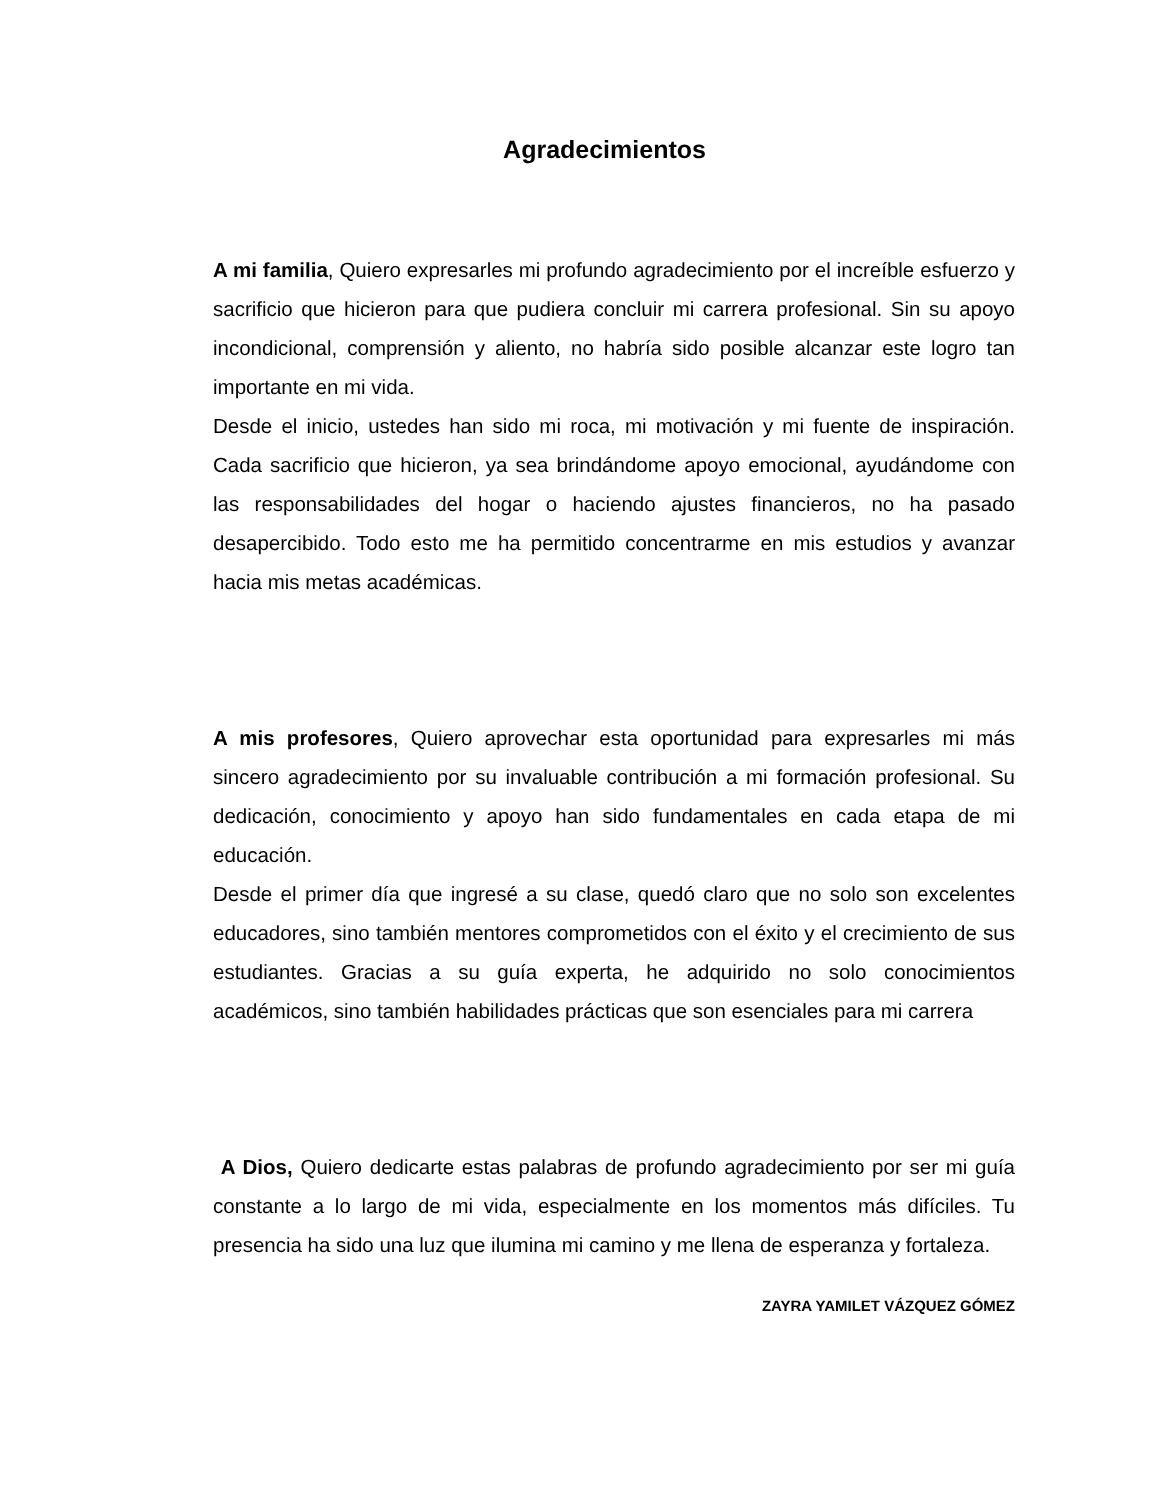Agradecimientos
A mi familia, Quiero expresarles mi profundo agradecimiento por el increíble esfuerzo y sacrificio que hicieron para que pudiera concluir mi carrera profesional. Sin su apoyo incondicional, comprensión y aliento, no habría sido posible alcanzar este logro tan importante en mi vida.
Desde el inicio, ustedes han sido mi roca, mi motivación y mi fuente de inspiración. Cada sacrificio que hicieron, ya sea brindándome apoyo emocional, ayudándome con las responsabilidades del hogar o haciendo ajustes financieros, no ha pasado desapercibido. Todo esto me ha permitido concentrarme en mis estudios y avanzar hacia mis metas académicas.
A mis profesores, Quiero aprovechar esta oportunidad para expresarles mi más sincero agradecimiento por su invaluable contribución a mi formación profesional. Su dedicación, conocimiento y apoyo han sido fundamentales en cada etapa de mi educación.
Desde el primer día que ingresé a su clase, quedó claro que no solo son excelentes educadores, sino también mentores comprometidos con el éxito y el crecimiento de sus estudiantes. Gracias a su guía experta, he adquirido no solo conocimientos académicos, sino también habilidades prácticas que son esenciales para mi carrera
A Dios, Quiero dedicarte estas palabras de profundo agradecimiento por ser mi guía constante a lo largo de mi vida, especialmente en los momentos más difíciles. Tu presencia ha sido una luz que ilumina mi camino y me llena de esperanza y fortaleza.
ZAYRA YAMILET VÁZQUEZ GÓMEZ